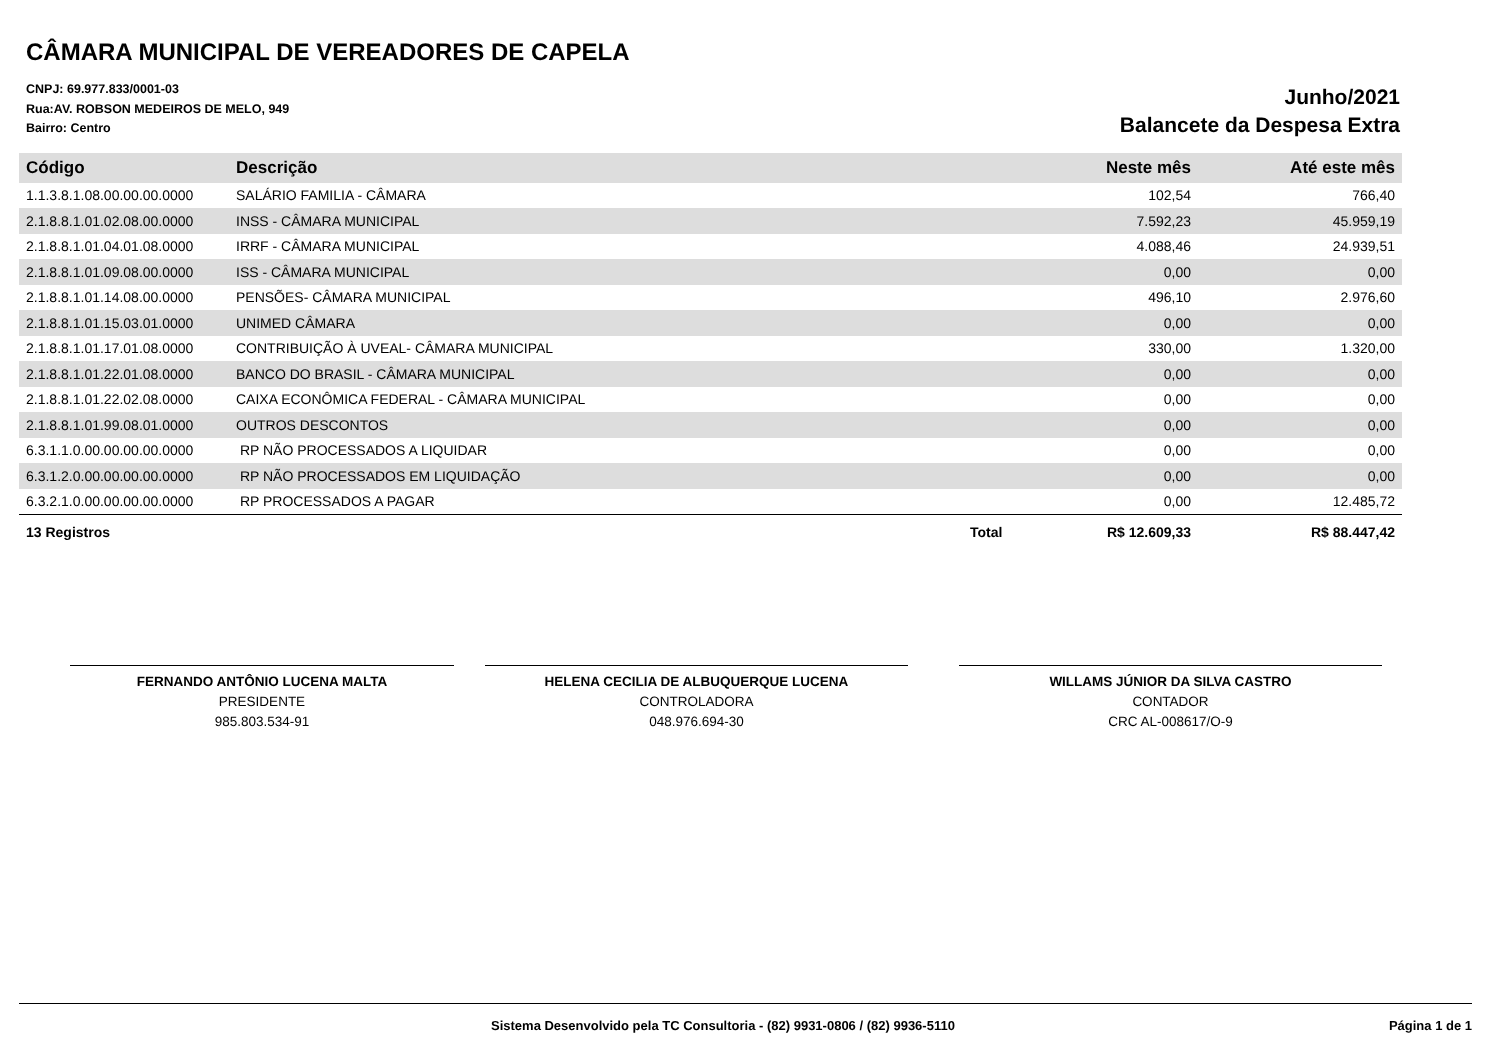CÂMARA MUNICIPAL DE VEREADORES DE CAPELA
CNPJ: 69.977.833/0001-03
Rua:AV. ROBSON MEDEIROS DE MELO, 949
Bairro: Centro
Junho/2021
Balancete da Despesa Extra
| Código | Descrição | | Neste mês | Até este mês |
| --- | --- | --- | --- | --- |
| 1.1.3.8.1.08.00.00.00.0000 | SALÁRIO FAMILIA - CÂMARA | | 102,54 | 766,40 |
| 2.1.8.8.1.01.02.08.00.0000 | INSS - CÂMARA MUNICIPAL | | 7.592,23 | 45.959,19 |
| 2.1.8.8.1.01.04.01.08.0000 | IRRF - CÂMARA MUNICIPAL | | 4.088,46 | 24.939,51 |
| 2.1.8.8.1.01.09.08.00.0000 | ISS - CÂMARA MUNICIPAL | | 0,00 | 0,00 |
| 2.1.8.8.1.01.14.08.00.0000 | PENSÕES- CÂMARA MUNICIPAL | | 496,10 | 2.976,60 |
| 2.1.8.8.1.01.15.03.01.0000 | UNIMED CÂMARA | | 0,00 | 0,00 |
| 2.1.8.8.1.01.17.01.08.0000 | CONTRIBUIÇÃO À UVEAL- CÂMARA MUNICIPAL | | 330,00 | 1.320,00 |
| 2.1.8.8.1.01.22.01.08.0000 | BANCO DO BRASIL - CÂMARA MUNICIPAL | | 0,00 | 0,00 |
| 2.1.8.8.1.01.22.02.08.0000 | CAIXA ECONÔMICA FEDERAL - CÂMARA MUNICIPAL | | 0,00 | 0,00 |
| 2.1.8.8.1.01.99.08.01.0000 | OUTROS DESCONTOS | | 0,00 | 0,00 |
| 6.3.1.1.0.00.00.00.00.0000 | RP NÃO PROCESSADOS A LIQUIDAR | | 0,00 | 0,00 |
| 6.3.1.2.0.00.00.00.00.0000 | RP NÃO PROCESSADOS EM LIQUIDAÇÃO | | 0,00 | 0,00 |
| 6.3.2.1.0.00.00.00.00.0000 | RP PROCESSADOS A PAGAR | | 0,00 | 12.485,72 |
| 13 Registros | | Total | R$ 12.609,33 | R$ 88.447,42 |
FERNANDO ANTÔNIO LUCENA MALTA
PRESIDENTE
985.803.534-91
HELENA CECILIA DE ALBUQUERQUE LUCENA
CONTROLADORA
048.976.694-30
WILLAMS JÚNIOR DA SILVA CASTRO
CONTADOR
CRC AL-008617/O-9
Sistema Desenvolvido pela TC Consultoria - (82) 9931-0806 / (82) 9936-5110 Página 1 de 1